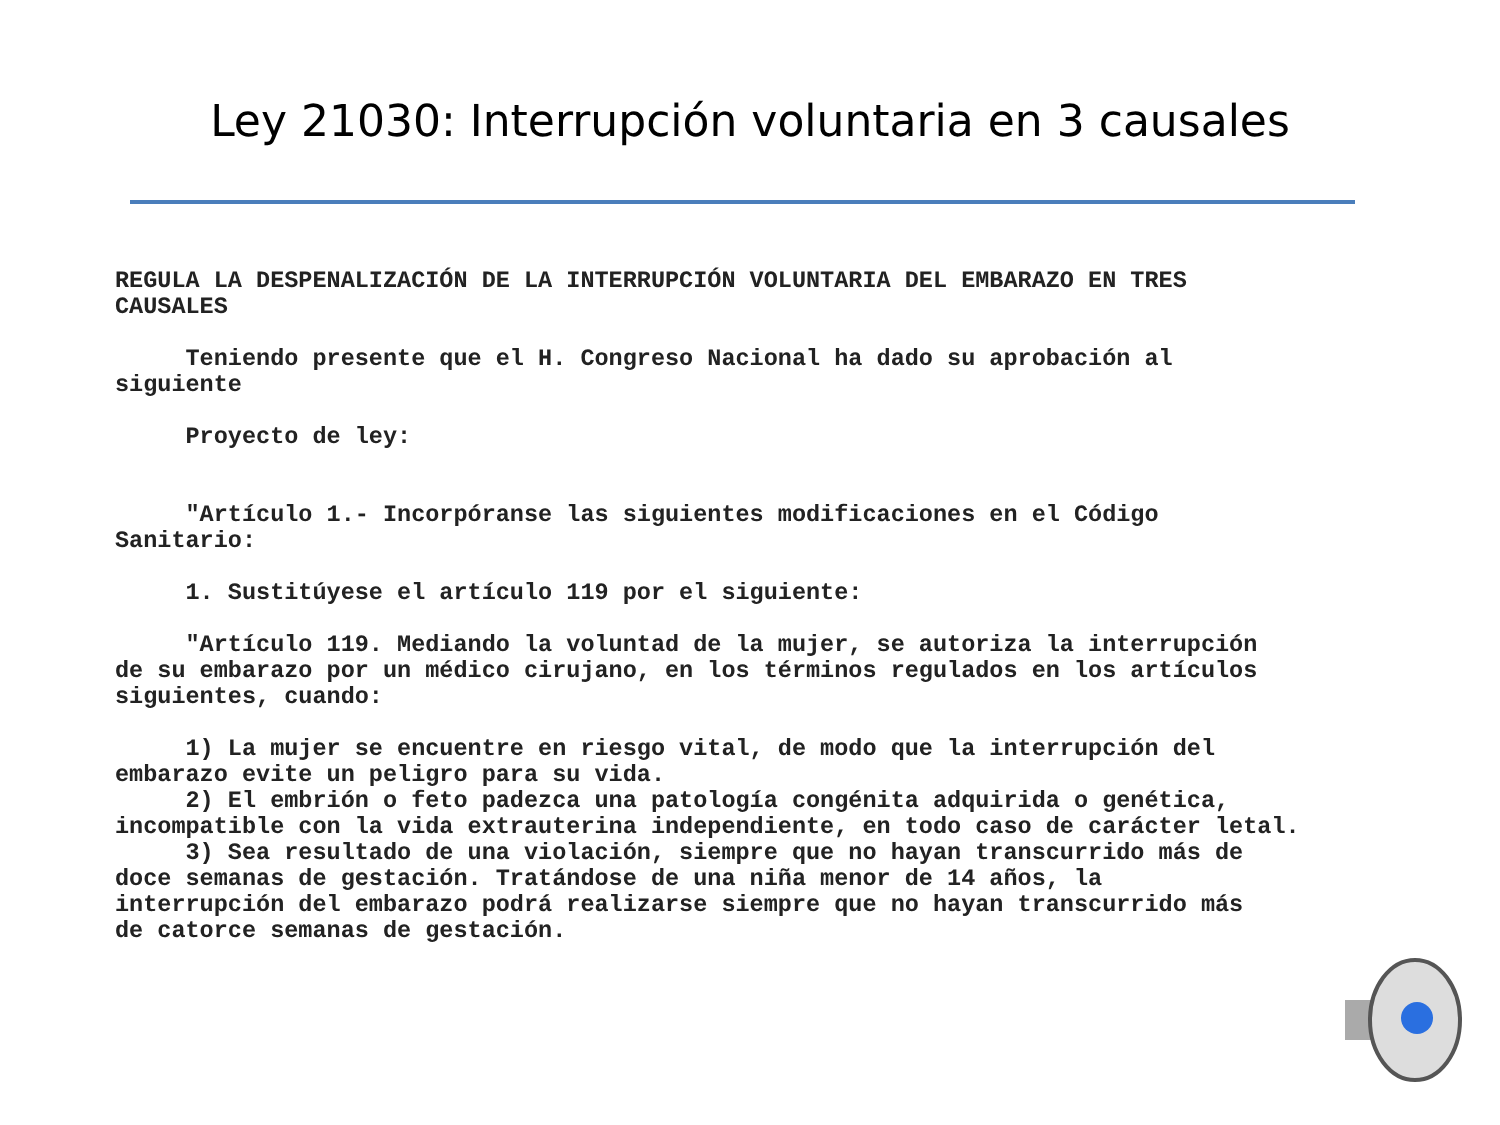Ley 21030: Interrupción voluntaria en 3 causales
REGULA LA DESPENALIZACIÓN DE LA INTERRUPCIÓN VOLUNTARIA DEL EMBARAZO EN TRES CAUSALES Teniendo presente que el H. Congreso Nacional ha dado su aprobación al siguiente Proyecto de ley: "Artículo 1.- Incorpóranse las siguientes modificaciones en el Código Sanitario: 1. Sustitúyese el artículo 119 por el siguiente: "Artículo 119. Mediando la voluntad de la mujer, se autoriza la interrupción de su embarazo por un médico cirujano, en los términos regulados en los artículos siguientes, cuando: 1) La mujer se encuentre en riesgo vital, de modo que la interrupción del embarazo evite un peligro para su vida. 2) El embrión o feto padezca una patología congénita adquirida o genética, incompatible con la vida extrauterina independiente, en todo caso de carácter letal. 3) Sea resultado de una violación, siempre que no hayan transcurrido más de doce semanas de gestación. Tratándose de una niña menor de 14 años, la interrupción del embarazo podrá realizarse siempre que no hayan transcurrido más de catorce semanas de gestación.